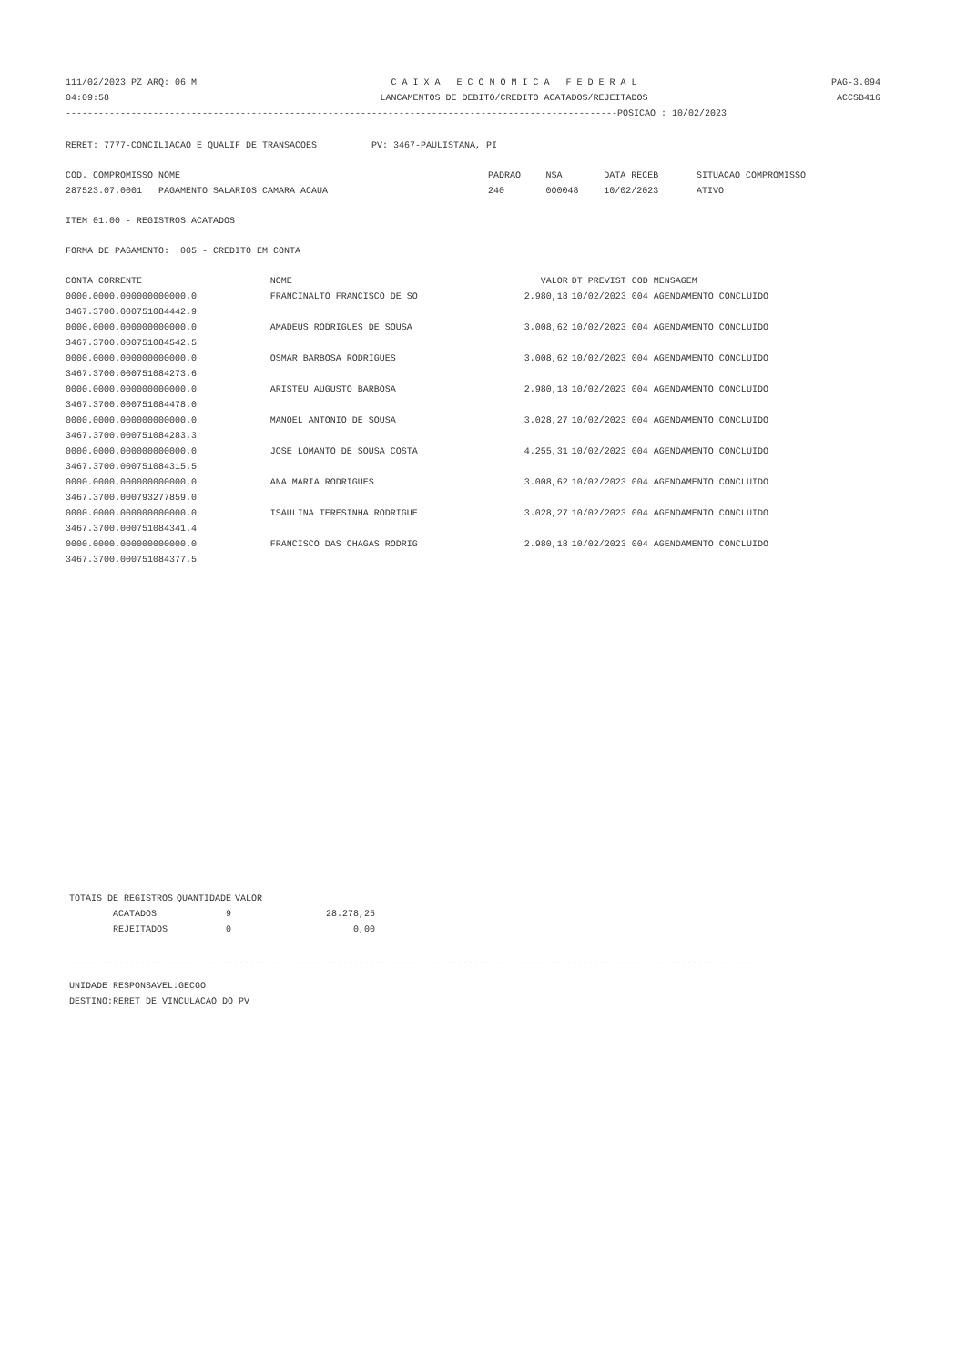111/02/2023 PZ ARQ: 06 M 04:09:58
C A I X A E C O N O M I C A F E D E R A L LANCAMENTOS DE DEBITO/CREDITO ACATADOS/REJEITADOS
PAG-3.094 ACCSB416
-----------------------------------------------------------------------------------------------------POSICAO : 10/02/2023
RERET: 7777-CONCILIACAO E QUALIF DE TRANSACOES PV: 3467-PAULISTANA, PI
| COD. COMPROMISSO NOME | PADRAO | NSA | DATA RECEB | SITUACAO COMPROMISSO |
| 287523.07.0001 PAGAMENTO SALARIOS CAMARA ACAUA | 240 | 000048 | 10/02/2023 | ATIVO |
ITEM 01.00 - REGISTROS ACATADOS
FORMA DE PAGAMENTO: 005 - CREDITO EM CONTA
| CONTA CORRENTE | NOME | VALOR | DT PREVIST COD MENSAGEM |
| --- | --- | --- | --- |
| 0000.0000.000000000000.0 3467.3700.000751084442.9 | FRANCINALTO FRANCISCO DE SO | 2.980,18 | 10/02/2023 004 AGENDAMENTO CONCLUIDO |
| 0000.0000.000000000000.0 3467.3700.000751084542.5 | AMADEUS RODRIGUES DE SOUSA | 3.008,62 | 10/02/2023 004 AGENDAMENTO CONCLUIDO |
| 0000.0000.000000000000.0 3467.3700.000751084273.6 | OSMAR BARBOSA RODRIGUES | 3.008,62 | 10/02/2023 004 AGENDAMENTO CONCLUIDO |
| 0000.0000.000000000000.0 3467.3700.000751084478.0 | ARISTEU AUGUSTO BARBOSA | 2.980,18 | 10/02/2023 004 AGENDAMENTO CONCLUIDO |
| 0000.0000.000000000000.0 3467.3700.000751084283.3 | MANOEL ANTONIO DE SOUSA | 3.028,27 | 10/02/2023 004 AGENDAMENTO CONCLUIDO |
| 0000.0000.000000000000.0 3467.3700.000751084315.5 | JOSE LOMANTO DE SOUSA COSTA | 4.255,31 | 10/02/2023 004 AGENDAMENTO CONCLUIDO |
| 0000.0000.000000000000.0 3467.3700.000793277859.0 | ANA MARIA RODRIGUES | 3.008,62 | 10/02/2023 004 AGENDAMENTO CONCLUIDO |
| 0000.0000.000000000000.0 3467.3700.000751084341.4 | ISAULINA TERESINHA RODRIGUE | 3.028,27 | 10/02/2023 004 AGENDAMENTO CONCLUIDO |
| 0000.0000.000000000000.0 3467.3700.000751084377.5 | FRANCISCO DAS CHAGAS RODRIG | 2.980,18 | 10/02/2023 004 AGENDAMENTO CONCLUIDO |
| TOTAIS DE REGISTROS | QUANTIDADE | VALOR | |
| --- | --- | --- | --- |
| ACATADOS | 9 | | 28.278,25 |
| REJEITADOS | 0 | | 0,00 |
-----------------------------------------------------------------------------------------------------------------------------
UNIDADE RESPONSAVEL:GECGO DESTINO:RERET DE VINCULACAO DO PV